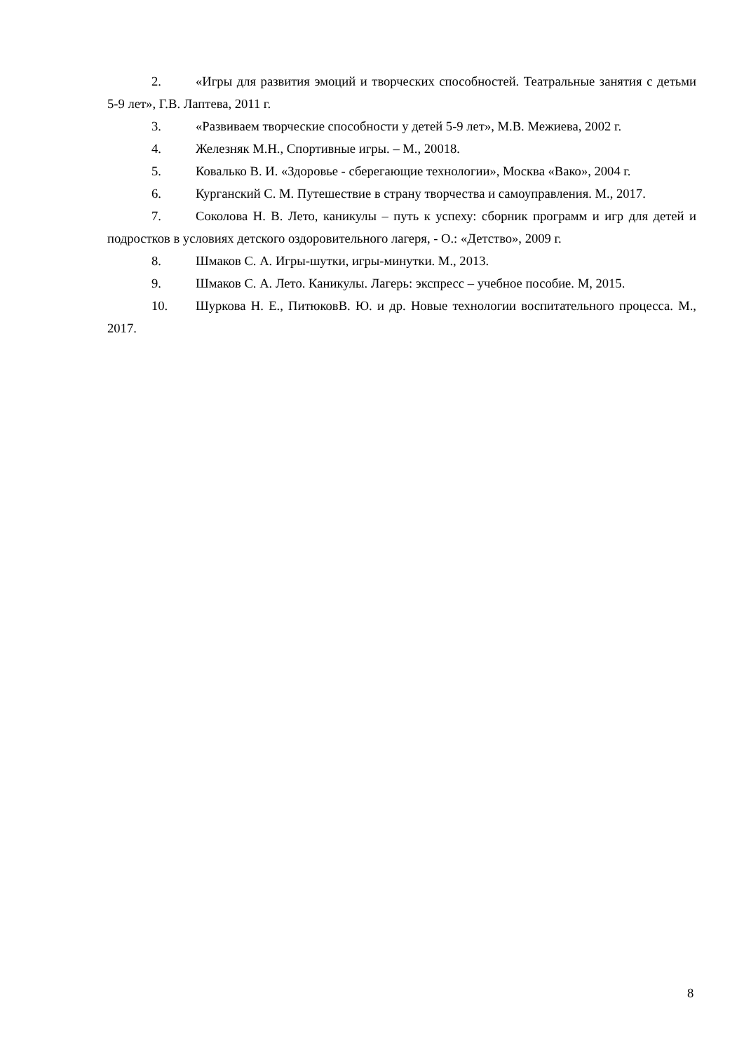2. «Игры для развития эмоций и творческих способностей. Театральные занятия с детьми 5-9 лет», Г.В. Лаптева, 2011 г.
3. «Развиваем творческие способности у детей 5-9 лет», М.В. Межиева, 2002 г.
4. Железняк М.Н., Спортивные игры. – М., 20018.
5. Ковалько В. И. «Здоровье - сберегающие технологии», Москва «Вако», 2004 г.
6. Курганский С. М. Путешествие в страну творчества и самоуправления. М., 2017.
7. Соколова Н. В. Лето, каникулы – путь к успеху: сборник программ и игр для детей и подростков в условиях детского оздоровительного лагеря, - О.: «Детство», 2009 г.
8. Шмаков С. А. Игры-шутки, игры-минутки. М., 2013.
9. Шмаков С. А. Лето. Каникулы. Лагерь: экспресс – учебное пособие. М, 2015.
10. Шуркова Н. Е., ПитюковВ. Ю. и др. Новые технологии воспитательного процесса. М., 2017.
8